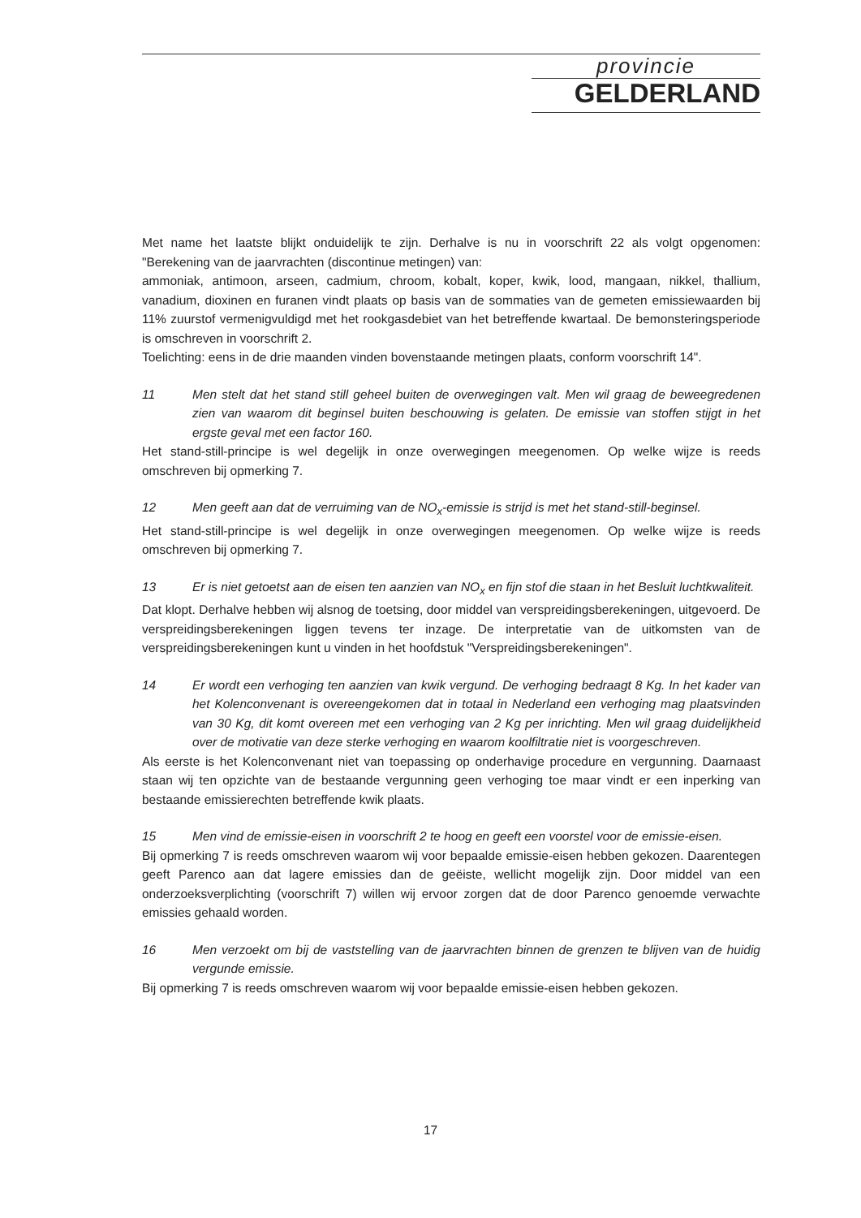provincie
GELDERLAND
Met name het laatste blijkt onduidelijk te zijn. Derhalve is nu in voorschrift 22 als volgt opgenomen: "Berekening van de jaarvrachten (discontinue metingen) van:
ammoniak, antimoon, arseen, cadmium, chroom, kobalt, koper, kwik, lood, mangaan, nikkel, thallium, vanadium, dioxinen en furanen vindt plaats op basis van de sommaties van de gemeten emissiewaarden bij 11% zuurstof vermenigvuldigd met het rookgasdebiet van het betreffende kwartaal. De bemonsteringsperiode is omschreven in voorschrift 2.
Toelichting: eens in de drie maanden vinden bovenstaande metingen plaats, conform voorschrift 14".
11 Men stelt dat het stand still geheel buiten de overwegingen valt. Men wil graag de beweegredenen zien van waarom dit beginsel buiten beschouwing is gelaten. De emissie van stoffen stijgt in het ergste geval met een factor 160.
Het stand-still-principe is wel degelijk in onze overwegingen meegenomen. Op welke wijze is reeds omschreven bij opmerking 7.
12 Men geeft aan dat de verruiming van de NO<sub>x</sub>-emissie is strijd is met het stand-still-beginsel.
Het stand-still-principe is wel degelijk in onze overwegingen meegenomen. Op welke wijze is reeds omschreven bij opmerking 7.
13 Er is niet getoetst aan de eisen ten aanzien van NO<sub>x</sub> en fijn stof die staan in het Besluit luchtkwaliteit.
Dat klopt. Derhalve hebben wij alsnog de toetsing, door middel van verspreidingsberekeningen, uitgevoerd. De verspreidingsberekeningen liggen tevens ter inzage. De interpretatie van de uitkomsten van de verspreidingsberekeningen kunt u vinden in het hoofdstuk "Verspreidingsberekeningen".
14 Er wordt een verhoging ten aanzien van kwik vergund. De verhoging bedraagt 8 Kg. In het kader van het Kolenconvenant is overeengekomen dat in totaal in Nederland een verhoging mag plaatsvinden van 30 Kg, dit komt overeen met een verhoging van 2 Kg per inrichting. Men wil graag duidelijkheid over de motivatie van deze sterke verhoging en waarom koolfiltratie niet is voorgeschreven.
Als eerste is het Kolenconvenant niet van toepassing op onderhavige procedure en vergunning. Daarnaast staan wij ten opzichte van de bestaande vergunning geen verhoging toe maar vindt er een inperking van bestaande emissierechten betreffende kwik plaats.
15 Men vind de emissie-eisen in voorschrift 2 te hoog en geeft een voorstel voor de emissie-eisen.
Bij opmerking 7 is reeds omschreven waarom wij voor bepaalde emissie-eisen hebben gekozen. Daarentegen geeft Parenco aan dat lagere emissies dan de geëiste, wellicht mogelijk zijn. Door middel van een onderzoeksverplichting (voorschrift 7) willen wij ervoor zorgen dat de door Parenco genoemde verwachte emissies gehaald worden.
16 Men verzoekt om bij de vaststelling van de jaarvrachten binnen de grenzen te blijven van de huidig vergunde emissie.
Bij opmerking 7 is reeds omschreven waarom wij voor bepaalde emissie-eisen hebben gekozen.
17